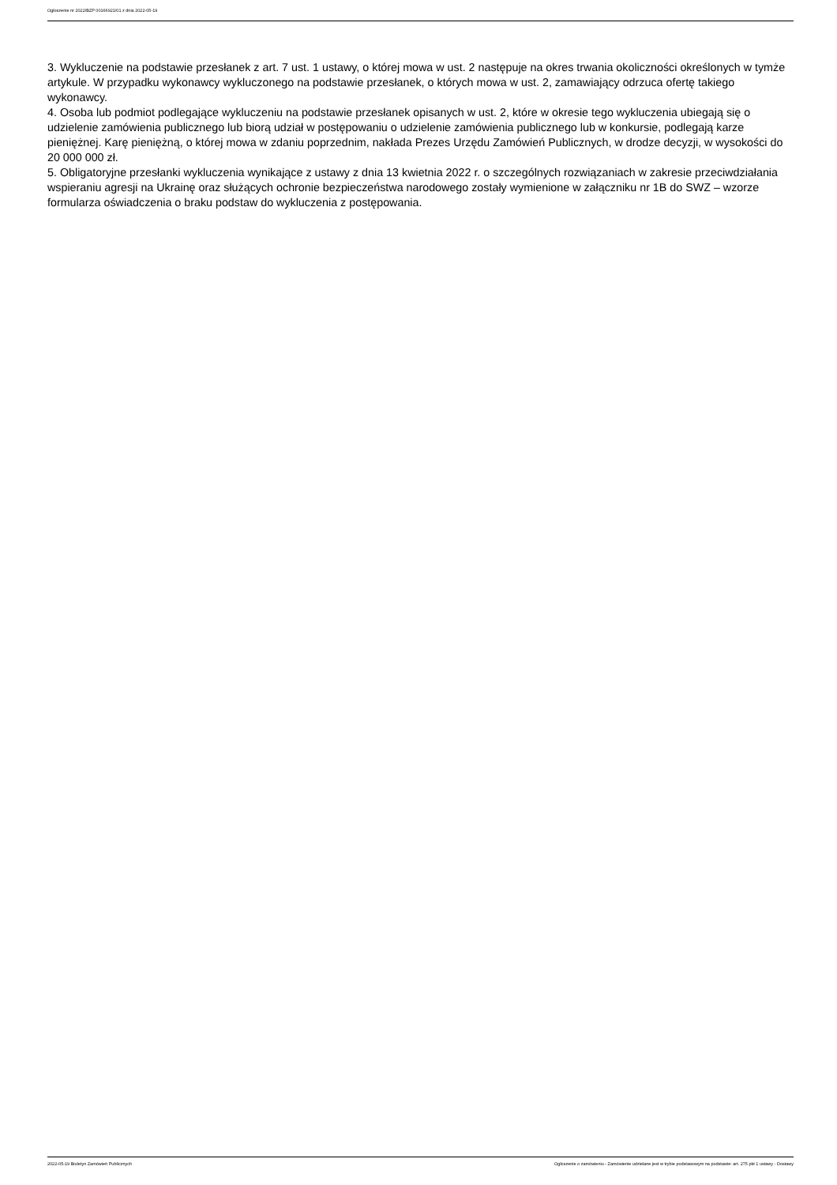Ogłoszenie nr 2022/BZP 00166921/01 z dnia 2022-05-19
3. Wykluczenie na podstawie przesłanek z art. 7 ust. 1 ustawy, o której mowa w ust. 2 następuje na okres trwania okoliczności określonych w tymże artykule. W przypadku wykonawcy wykluczonego na podstawie przesłanek, o których mowa w ust. 2, zamawiający odrzuca ofertę takiego wykonawcy.
4. Osoba lub podmiot podlegające wykluczeniu na podstawie przesłanek opisanych w ust. 2, które w okresie tego wykluczenia ubiegają się o udzielenie zamówienia publicznego lub biorą udział w postępowaniu o udzielenie zamówienia publicznego lub w konkursie, podlegają karze pieniężnej. Karę pieniężną, o której mowa w zdaniu poprzednim, nakłada Prezes Urzędu Zamówień Publicznych, w drodze decyzji, w wysokości do 20 000 000 zł.
5. Obligatoryjne przesłanki wykluczenia wynikające z ustawy z dnia 13 kwietnia 2022 r. o szczególnych rozwiązaniach w zakresie przeciwdziałania wspieraniu agresji na Ukrainę oraz służących ochronie bezpieczeństwa narodowego zostały wymienione w załączniku nr 1B do SWZ – wzorze formularza oświadczenia o braku podstaw do wykluczenia z postępowania.
2022-05-19 Biuletyn Zamówień Publicznych Ogłoszenie o zamówieniu - Zamówienie udzielane jest w trybie podstawowym na podstawie: art. 275 pkt 1 ustawy - Dostawy